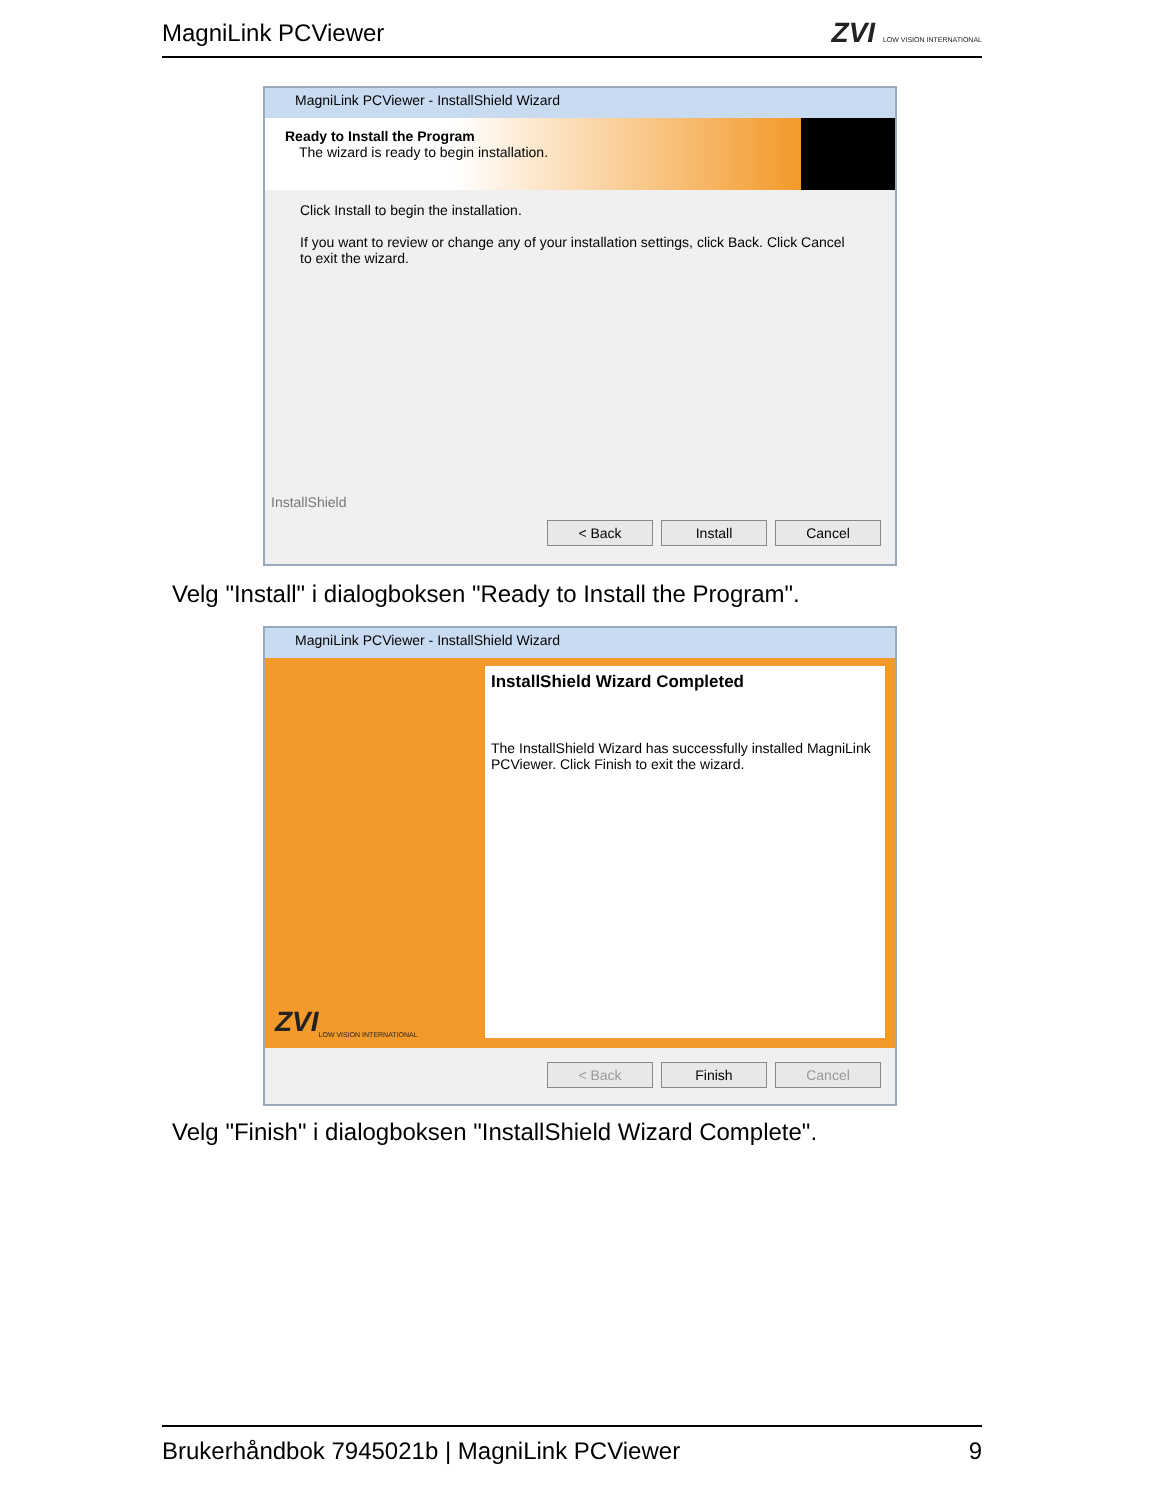MagniLink PCViewer
ZVI LOW VISION INTERNATIONAL
MagniLink PCViewer - InstallShield Wizard
Ready to Install the Program
The wizard is ready to begin installation.
Click Install to begin the installation.
If you want to review or change any of your installation settings, click Back. Click Cancel to exit the wizard.
InstallShield
< Back Install Cancel
Velg "Install" i dialogboksen "Ready to Install the Program".
MagniLink PCViewer - InstallShield Wizard
ZVI LOW VISION INTERNATIONAL
InstallShield Wizard Completed
The InstallShield Wizard has successfully installed MagniLink PCViewer. Click Finish to exit the wizard.
< Back Finish Cancel
Velg "Finish" i dialogboksen "InstallShield Wizard Complete".
Brukerhåndbok 7945021b | MagniLink PCViewer 9